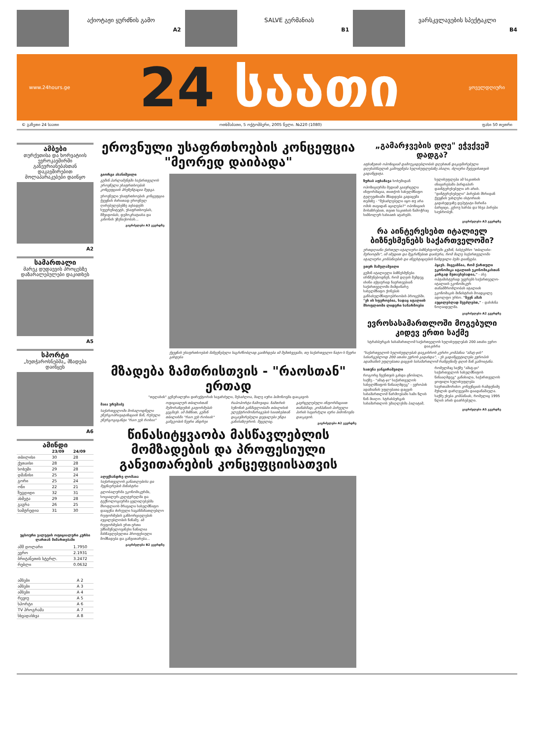აქიოტაჟი ყურძნის გამო
A2
SALVE გერმანიას
B1
ვარსკვლავების სპექტაკლი
B4
www.24hours.ge 24 საათი ყოველდღიური
© გაზეთი 24 საათი ოთხშაბათი, 5 ოქტომბერი, 2005 წელი. №220 (1080) ფასი 50 თეთრი
ამბები
თურქეთისა და ხორვატიის ევროკავშირში გაწევრიანებასთან დაკავშირებით მოლაპარაკებები დაიწყო
A2
სამართალი
მარეკ დუდაევის პროცესზე დაზარალებულები დაკითხეს
A5
სპორტი
„ხუთჭაროსნებმა„ მზადება დაიწყეს
A6
ამინდი
| | 23/09 | 24/09 |
| --- | --- | --- |
| თბილისი | 30 | 28 |
| ქუთაისი | 28 | 28 |
| სოხუმი | 29 | 28 |
| დმანისი | 25 | 24 |
| გორი | 25 | 24 |
| ონი | 22 | 21 |
| ზუგდიდი | 32 | 31 |
| ახმეტა | 29 | 28 |
| გაგრა | 26 | 25 |
| სამტრედია | 31 | 30 |
უცხოური ვალუტის ოფიციალური კურსი ლართან მიმართებაში
| აშშ დოლარი | 1.7950 |
| ევრო | 2.1931 |
| ბრიტანეთის სტერლ. | 3.2472 |
| რუბლი | 0.0632 |
| ამბები | A 2 |
| ამბები | A 3 |
| ამბები | A 4 |
| რევიუ | A 5 |
| სპორტი | A 6 |
| TV პროგრამა | A 7 |
| სხვადასხვა | A 8 |
ეროვნული უსაფრთხოების კონცეფცია "მეორედ დაიბადა"
გიორგი ასანიშვილი
გუშინ პარლამენტში საქართველოს ეროვნული უსაფრთხოების კონცეფციის პრეზენტაცია შედგა.
ეროვნული უსაფრთხოების კონცეფცია ქვეყნის ძირითად ეროვნულ ღირებულებებზე აცხადებს სუვერენიტეტს, უსაფრთხოებას, მშვიდობას, დემოკრატიასა და კანონის უზენაესობას...
გაგრძელება A3 გვერდზე
ქვეყნის უსაფრთხოების მაჩვენებელი საგრძნობლად გაიზრდება იმ შემთხვევაში, თუ საქართველო ნატო-ს წევრი გახდება
მზადება ზამთრისთვის - "რაოსთან" ერთად
"თელასის" გენერალური დირექტორის სავარძელი, შესაძლოა, მალე იური პიმონოვმა დაიკავოს
მაია ურუშაძე
საქართველოში მოსალოდნელი ენერგოპრივატიზაციის წინ, რუსული ენერგოგიგანტი "რაო ეეს როსიი" ოფიციალურ თბილისთან მემორანდუმის გაფორმებას გეგმავს. ამ მიზნით, გუშინ თბილისში "რაო ეეს როსიის" გამგეობის წევრი ანდრეი რაპოპორტი ჩამოვიდა. ზამთრის სეზონის განმავლობაში თბილისის ელექტრომომარაგების საითხებთან დაკავშირებული დეტალები უნდა განისაზღვროს. შეცვლაც. გავრცელებული ინფორმაციით თანახმად, კომპანიის პირველი პირის სავარძელი იური პიმონოვმა დაიკავოს.
გაგრძელება A2 გვერდზე
წინასიტყვაობა მასწავლებლის მომზადების და პროფესიული განვითარების კონცეფციისათვის
ალექსანდრე ლომაია
საქართველოს განათლებისა და მეცნიერების მინისტრი
გლობალურმა ეკონომიკურმა, სოციალურ-კულტურულმა და ტექნოლოგიურმა ცვლილებებმა მსოფლიოს მრავალი სახელმწიფო დააყენა ძირეული საგანმანათლებლო რეფორმების განხორციელების აუცილებლობის წინაშე. ამ რეფორმების ერთ-ერთი უმნიშვნელოვანესი ნაწილია მასწავლებელთა პროფესიული მომზადება და განვითარება...
გაგრძელება B2 გვერდზე
„გამარჯვების დღე" ეჭვქვეშ დადგა?
აფხაზეთის ოპოზიციამ დამოუკიდებლობის დღესთან დაკავშირებული დღესასწაულის გამოყენება ხელისუფლებაზე ახალი, ძლიერი შეტევისათვის გადაწყვიტა.
ზურაბ აფხაზავა სოხუმიდან
ოპოზიციურმა მედიამ გაავრცელა ინფორმაცია, თითქოს სახელმწიფო ტელევიზიაში მზადდება გადაცემა თემაზე - "შესაძლებელი იყო თუ არა ომის თავიდან აცილება?" ოპოზიციის მოსაზრებით, თვით საკითხის წამოჭრაც სიმბოლურ ხასიათს ატარებს. ხელისუფლება ამ საკითხის ინიცირებაში პირდაპირ დაინტერესებული არ არის. "დინტერესებული" პირების მხრიდან ქვეყნის უახლესი ისტორიის გადახედვაზე დეპუტატი მარინა ბარციცი, კესოუ ხარბა და სხვა პირები საუბრობენ.
გაგრძელება A3 გვერდზე
რა აინტერესებთ იტალიელ ბიზნესმენებს საქართველოში?
ერთდღიანი ქართულ-იტალიური ბიზნესფორუმი გუშინ, სასტუმრო "თბილისი-მერიოტში", იმ იმედით და შეგრძნებით დაიხურა, რომ მალე საქართველოში იტალიური კომპანიების და ინვესტიციების ნამდვილი ბუმი დაიწყება.
ეთერ მამულაშვილი
გუშინ იტალიელი ბიზნესმენები ირწმუნებოდნენ, რომ დღეის შემდეგ ისინი აქტიურად ჩაერთვებიან საქართველოში მიმდინარე სახელმწიფო ქონების განსახელმწიფოებრიობის პროცესში. "ეს ის სფეროებია, სადაც იტალიის მსოფლიოში ლიდერი საწარმოები ჰყავს. მიგვაჩნია, რომ ქართული ეკონომიკა იტალიის ეკონომიკასთან კარგად შეთავსებადია," - ასე ოპტიმისტურად უყურებს საქართველო-იტალიის ეკონომიკურ თანამშრომლობას იტალიის ეკონომიკის მინისტრის მოადგილე ადოლფო ურსო. "ჩვენ ამას აუცილებლად შევძლებთ," - დასძინა ნოღაიდელმა.
გაგრძელება A2 გვერდზე
ევროსასამართლოში მოგებული კიდევ ერთი საქმე
სტრასბურგის სასამართლომ საქართველოს ხელისუფლებას 200 ათასი ევრო დააკისრა
"საქართველოს ხელისუფლებას დაეკისროს კერძო კომპანია "ამატ-ჯის" სასარგებლოდ 200 ათასი ევროს გადახდა", - ეს გადაწყვეტილება ევროპის ადამიანის უფლებათა დაცვის სასამართლომ რამდენიმე დღის წინ გამოიტანა.
ხათუნა ჯანგირაშვილი
როგორც ჩვენთვის გახდა ცნობილი, საქმე - "ამატ-ჯი" საქართველოს სახელმწიფოს წინააღმდეგ" - ევროპის ადამიანის უფლებათა დაცვის სასამართლომ წარმოებაში სამი წლის წინ მიიღო. სტრასბურგის სასამართლოს უმაღლესმა პალატამ, რომელმაც საქმე "ამატ-ჯი" საქართველოს სახელმწიფოს წინააღმდეგ" განიხილა, საქართველოს ყოფილი ხელისუფლება საერთაშორისო კონვენციის რამდენიმე მუხლის დარღვევაში დაადანაშაულა. საქმე ეხება კომპანიას, რომელიც 1995 წლის არის დაარსებული.
გაგრძელება A5 გვერდზე